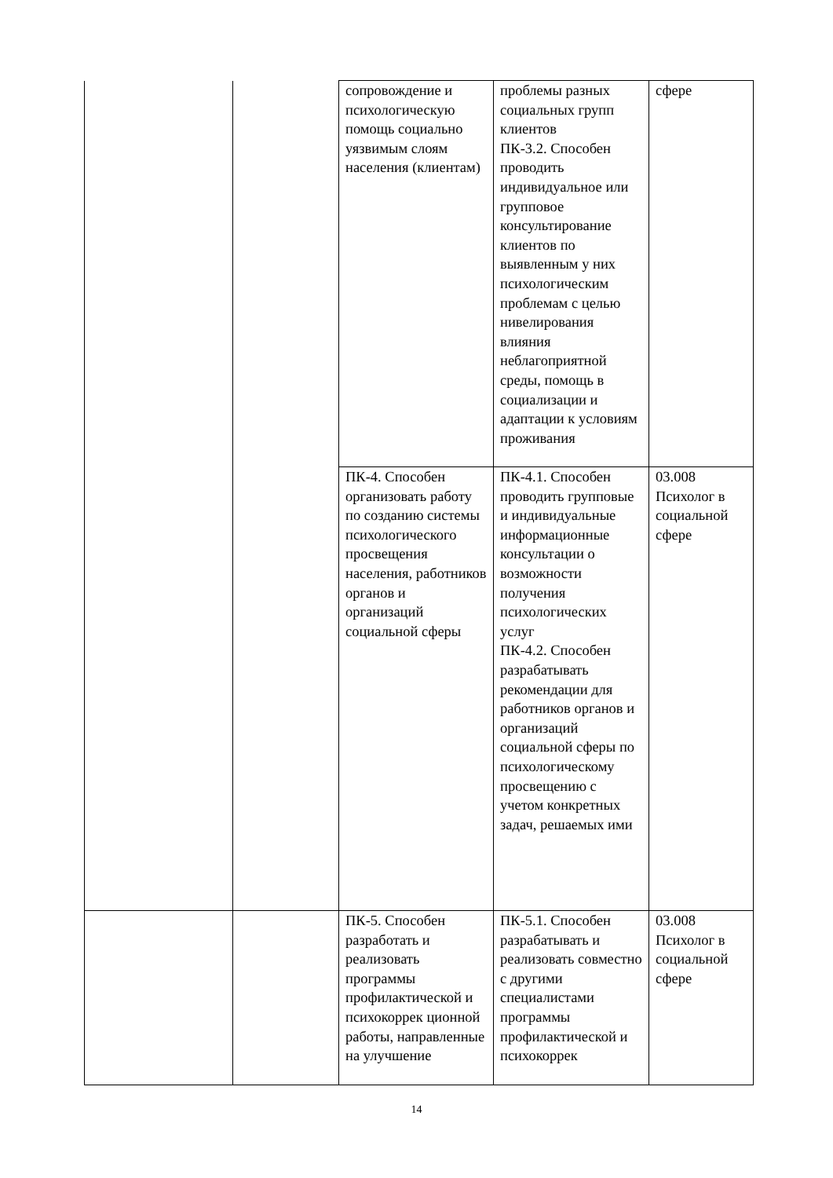| | | сопровождение и психологическую помощь социально уязвимым слоям населения (клиентам) | проблемы разных социальных групп клиентов ПК-3.2. Способен проводить индивидуальное или групповое консультирование клиентов по выявленным у них психологическим проблемам с целью нивелирования влияния неблагоприятной среды, помощь в социализации и адаптации к условиям проживания | сфере |
| | | ПК-4. Способен организовать работу по созданию системы психологического просвещения населения, работников органов и организаций социальной сферы | ПК-4.1. Способен проводить групповые и индивидуальные информационные консультации о возможности получения психологических услуг ПК-4.2. Способен разрабатывать рекомендации для работников органов и организаций социальной сферы по психологическому просвещению с учетом конкретных задач, решаемых ими | 03.008 Психолог в социальной сфере |
| | | ПК-5. Способен разработать и реализовать программы профилактической и психокоррек ционной работы, направленные на улучшение | ПК-5.1. Способен разрабатывать и реализовать совместно с другими специалистами программы профилактической и психокоррек | 03.008 Психолог в социальной сфере |
14